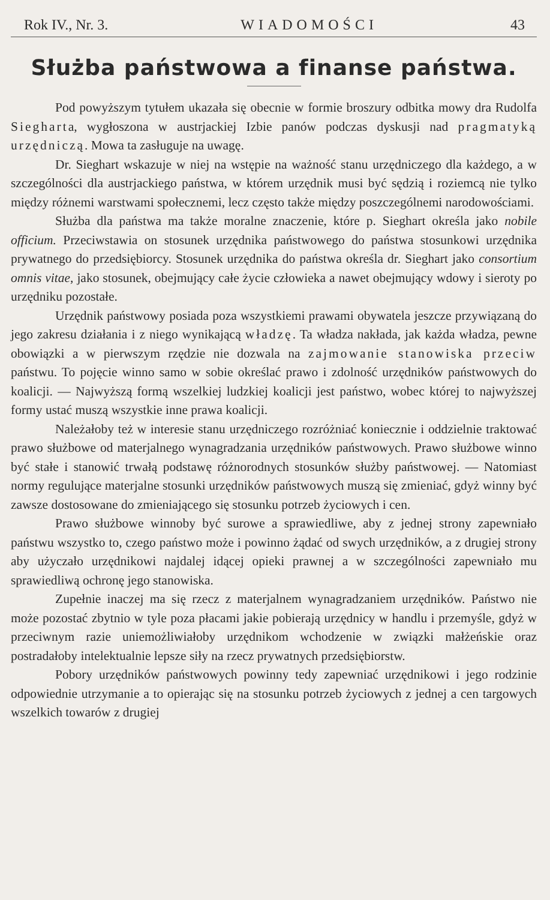Rok IV., Nr. 3. WIADOMOŚCI 43
Służba państwowa a finanse państwa.
Pod powyższym tytułem ukazała się obecnie w formie broszury odbitka mowy dra Rudolfa Siegharta, wygłoszona w austrjackiej Izbie panów podczas dyskusji nad pragmatyką urzędniczą. Mowa ta zasługuje na uwagę.
Dr. Sieghart wskazuje w niej na wstępie na ważność stanu urzędniczego dla każdego, a w szczególności dla austrjackiego państwa, w którem urzędnik musi być sędzią i roziemcą nie tylko między różnemi warstwami społecznemi, lecz często także między poszczególnemi narodowościami.
Służba dla państwa ma także moralne znaczenie, które p. Sieghart określa jako nobile officium. Przeciwstawia on stosunek urzędnika państwowego do państwa stosunkowi urzędnika prywatnego do przedsiębiorcy. Stosunek urzędnika do państwa określa dr. Sieghart jako consortium omnis vitae, jako stosunek, obejmujący całe życie człowieka a nawet obejmujący wdowy i sieroty po urzędniku pozostałe.
Urzędnik państwowy posiada poza wszystkiemi prawami obywatela jeszcze przywiązaną do jego zakresu działania i z niego wynikającą władzę. Ta władza nakłada, jak każda władza, pewne obowiązki a w pierwszym rzędzie nie dozwala na zajmowanie stanowiska przeciw państwu. To pojęcie winno samo w sobie określać prawo i zdolność urzędników państwowych do koalicji. — Najwyższą formą wszelkiej ludzkiej koalicji jest państwo, wobec której to najwyższej formy ustać muszą wszystkie inne prawa koalicji.
Należałoby też w interesie stanu urzędniczego rozróżniać koniecznie i oddzielnie traktować prawo służbowe od materjalnego wynagradzania urzędników państwowych. Prawo służbowe winno być stałe i stanowić trwałą podstawę różnorodnych stosunków służby państwowej. — Natomiast normy regulujące materjalne stosunki urzędników państwowych muszą się zmieniać, gdyż winny być zawsze dostosowane do zmieniającego się stosunku potrzeb życiowych i cen.
Prawo służbowe winnoby być surowe a sprawiedliwe, aby z jednej strony zapewniało państwu wszystko to, czego państwo może i powinno żądać od swych urzędników, a z drugiej strony aby użyczało urzędnikowi najdalej idącej opieki prawnej a w szczególności zapewniało mu sprawiedliwą ochronę jego stanowiska.
Zupełnie inaczej ma się rzecz z materjalnem wynagradzaniem urzędników. Państwo nie może pozostać zbytnio w tyle poza płacami jakie pobierają urzędnicy w handlu i przemyśle, gdyż w przeciwnym razie uniemożliwiałoby urzędnikom wchodzenie w związki małżeńskie oraz postradałoby intelektualnie lepsze siły na rzecz prywatnych przedsiębiorstw.
Pobory urzędników państwowych powinny tedy zapewniać urzędnikowi i jego rodzinie odpowiednie utrzymanie a to opierając się na stosunku potrzeb życiowych z jednej a cen targowych wszelkich towarów z drugiej